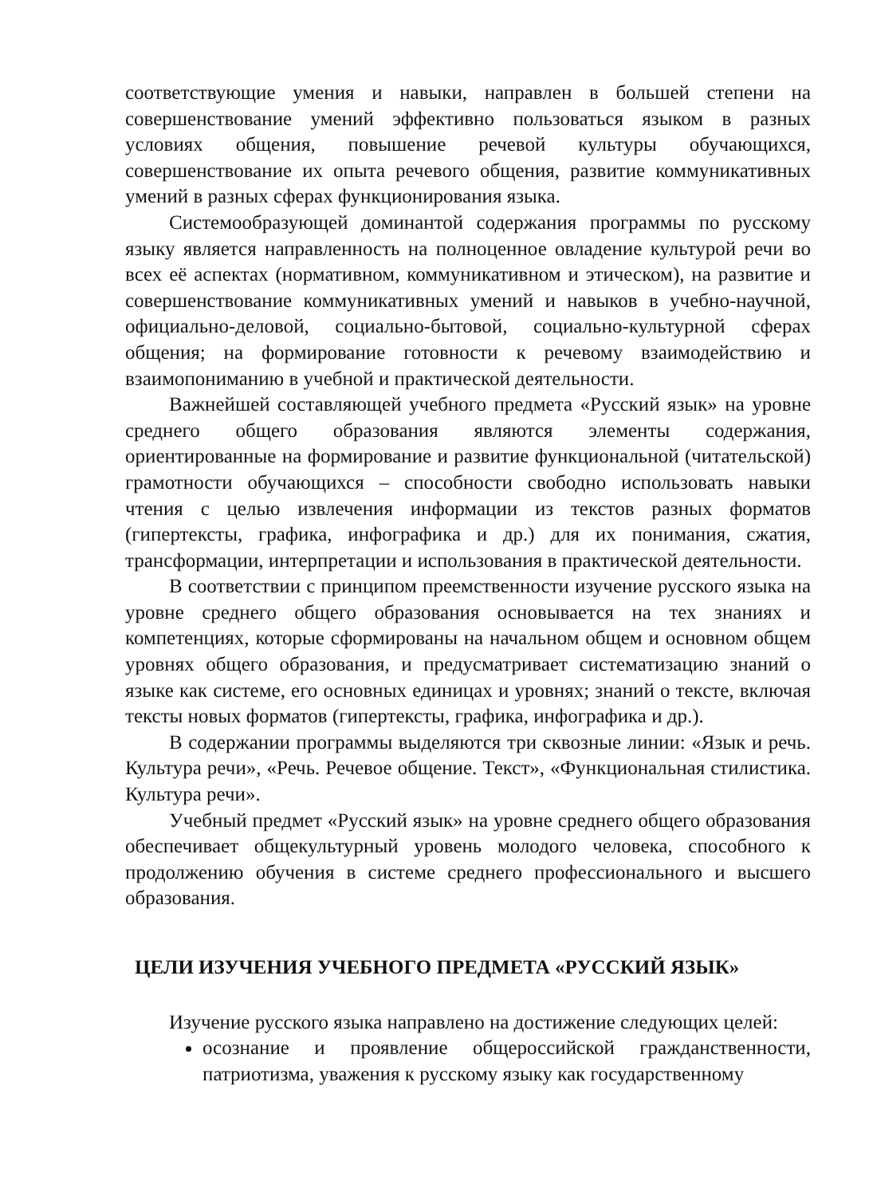соответствующие умения и навыки, направлен в большей степени на совершенствование умений эффективно пользоваться языком в разных условиях общения, повышение речевой культуры обучающихся, совершенствование их опыта речевого общения, развитие коммуникативных умений в разных сферах функционирования языка.
Системообразующей доминантой содержания программы по русскому языку является направленность на полноценное овладение культурой речи во всех её аспектах (нормативном, коммуникативном и этическом), на развитие и совершенствование коммуникативных умений и навыков в учебно-научной, официально-деловой, социально-бытовой, социально-культурной сферах общения; на формирование готовности к речевому взаимодействию и взаимопониманию в учебной и практической деятельности.
Важнейшей составляющей учебного предмета «Русский язык» на уровне среднего общего образования являются элементы содержания, ориентированные на формирование и развитие функциональной (читательской) грамотности обучающихся – способности свободно использовать навыки чтения с целью извлечения информации из текстов разных форматов (гипертексты, графика, инфографика и др.) для их понимания, сжатия, трансформации, интерпретации и использования в практической деятельности.
В соответствии с принципом преемственности изучение русского языка на уровне среднего общего образования основывается на тех знаниях и компетенциях, которые сформированы на начальном общем и основном общем уровнях общего образования, и предусматривает систематизацию знаний о языке как системе, его основных единицах и уровнях; знаний о тексте, включая тексты новых форматов (гипертексты, графика, инфографика и др.).
В содержании программы выделяются три сквозные линии: «Язык и речь. Культура речи», «Речь. Речевое общение. Текст», «Функциональная стилистика. Культура речи».
Учебный предмет «Русский язык» на уровне среднего общего образования обеспечивает общекультурный уровень молодого человека, способного к продолжению обучения в системе среднего профессионального и высшего образования.
ЦЕЛИ ИЗУЧЕНИЯ УЧЕБНОГО ПРЕДМЕТА «РУССКИЙ ЯЗЫК»
Изучение русского языка направлено на достижение следующих целей:
осознание и проявление общероссийской гражданственности, патриотизма, уважения к русскому языку как государственному